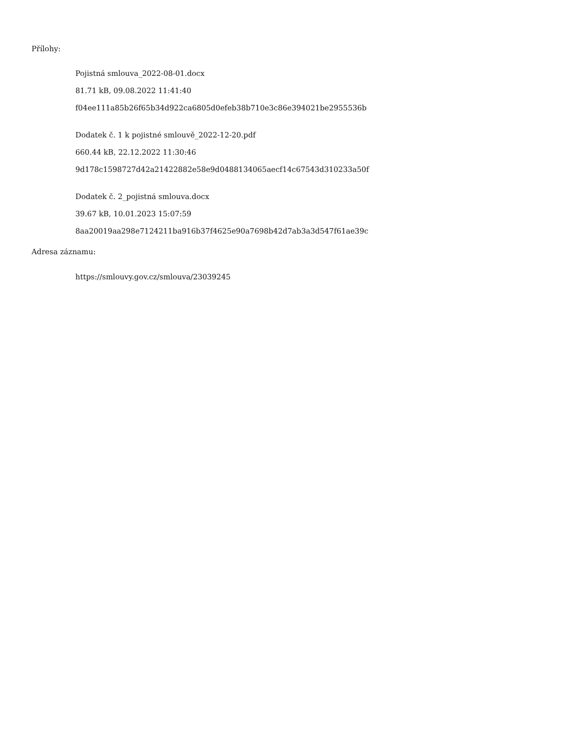Přílohy:
Pojistná smlouva_2022-08-01.docx
81.71 kB, 09.08.2022 11:41:40
f04ee111a85b26f65b34d922ca6805d0efeb38b710e3c86e394021be2955536b
Dodatek č. 1 k pojistné smlouvě_2022-12-20.pdf
660.44 kB, 22.12.2022 11:30:46
9d178c1598727d42a21422882e58e9d0488134065aecf14c67543d310233a50f
Dodatek č. 2_pojistná smlouva.docx
39.67 kB, 10.01.2023 15:07:59
8aa20019aa298e7124211ba916b37f4625e90a7698b42d7ab3a3d547f61ae39c
Adresa záznamu:
https://smlouvy.gov.cz/smlouva/23039245